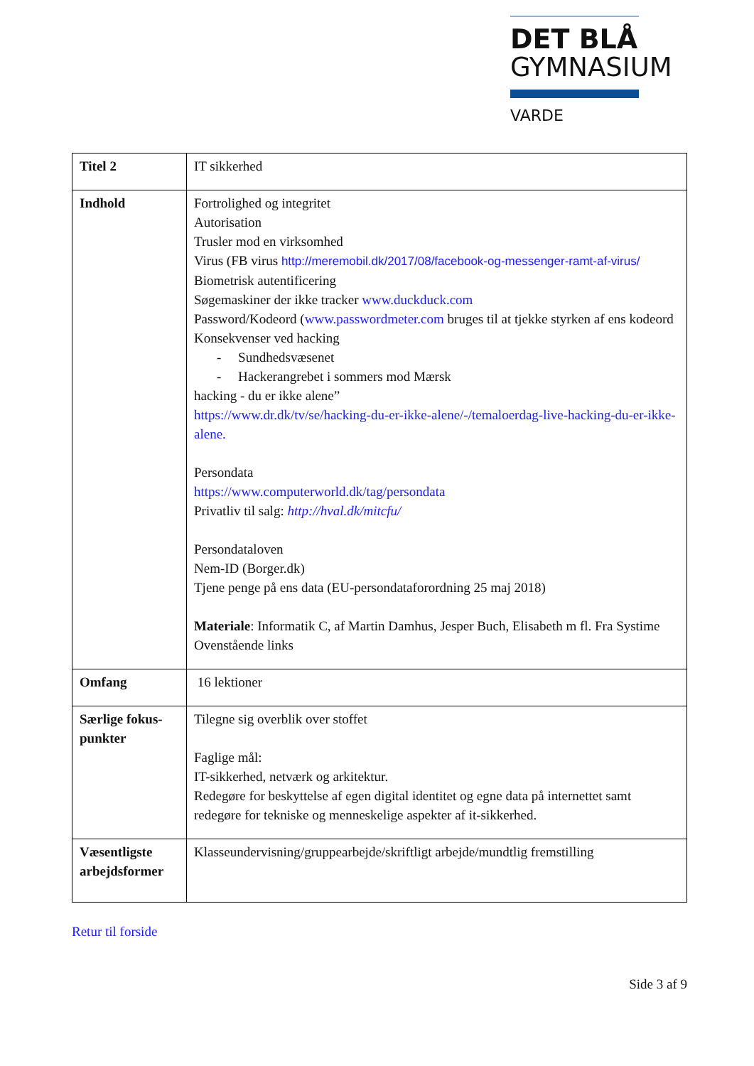DET BLÅ
GYMNASIUM
VARDE
| Titel 2 | IT sikkerhed |
| Indhold | Fortrolighed og integritet Autorisation Trusler mod en virksomhed Virus (FB virus http://meremobil.dk/2017/08/facebook-og-messenger-ramt-af-virus/ Biometrisk autentificering Søgemaskiner der ikke tracker www.duckduck.com Password/Kodeord ( www.passwordmeter.com bruges til at tjekke styrken af ens kodeord Konsekvenser ved hacking - Sundhedsvæsenet - Hackerangrebet i sommers mod Mærsk hacking - du er ikke alene” https://www.dr.dk/tv/se/hacking-du-er-ikke-alene/-/temaloerdag-live-hacking-du-er-ikke-alene. Persondata https://www.computerworld.dk/tag/persondata Privatliv til salg: http://hval.dk/mitcfu/ Persondataloven Nem-ID (Borger.dk) Tjene penge på ens data (EU-persondataforordning 25 maj 2018) Materiale : Informatik C, af Martin Damhus, Jesper Buch, Elisabeth m fl. Fra Systime Ovenstående links |
| Omfang | 16 lektioner |
| Særlige fokus-punkter | Tilegne sig overblik over stoffet Faglige mål: IT-sikkerhed, netværk og arkitektur. Redegøre for beskyttelse af egen digital identitet og egne data på internettet samt redegøre for tekniske og menneskelige aspekter af it-sikkerhed. |
| Væsentligste arbejdsformer | Klasseundervisning/gruppearbejde/skriftligt arbejde/mundtlig fremstilling |
Retur til forside
Side 3 af 9